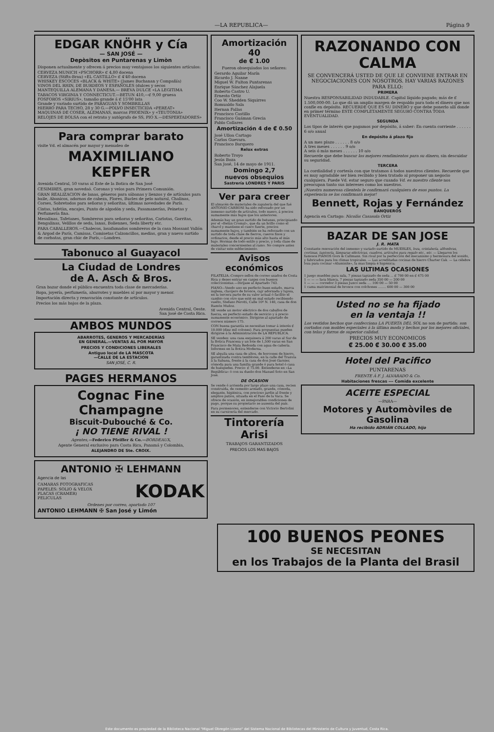—LA REPUBLICA— Página 9
EDGAR KNÖHR y Cía
— SAN JOSÉ —
Depòsitos en Puntarenas y Limòn
Disponen actualmente y ofrecen á precios muy ventajosos los siguientes artículos:
CERVEZA MUNICH «PSCHORR» ₡ 4,80 docena
CERVEZA (Stifts-Brau) «EL CASTILLO» ₡ 4'40 docena
WHISKEY ESCOCES «BLACK & WHITE» (James Buchanan y Compañía)
VINOS DEL RHIN, DE BURDEOS Y ESPAÑOLES (dulces y secos
MANTEQUILLA ALEMANA Y DANESA.— BREVA DULCE «LA LEGITIMA
TABACOS VIRGINIA Y CONNECTICUT.—BETUN 410,—₡ 9,00 gruesa
FOSFOROS «SIRIUS», tamaño grande á ₡ 15'00 lata
Grande y variado surtido de PARAGUAS Y SOMBRILLAS
HIERRO PARA TECHO, 28 y 30 G.—POLVO INSECTICIDA «PEREAT»
MAQUINAS DE COSER, ALEMANAS, marcas PHOENIX» y «TEUTONIA»
RELOJES DE BOLSA con el retrato y autógrafo de SS, PIO X.—DESPERTADORES»
Para comprar barato
visite Vd. el almacén por mayor y menudeo de
MAXIMILIANO KEPFER
Avenida Central, 50 varas al Este de la Botica de San José
CESIMIRES, gran novedaó. Coronas y velos para Primera Comunión.
GRAN REALIZACION de lanas, géneros para sábanas y lienzos y de artículos para baile, Abanicos, adornos de cabeza, Flores, Bucles de pelo natural, Chalinas, Corses, Sobretodos para señoras y señoritas, ùltimas novedades de París.
Cintas, tafetàn, encajes, Punto de algodón y seda, Pasamanerías, Peinetas y Perfumería fina.
Mesalinas, Tafetanes, Sombreros para señoras y señoritas, Carlotas, Gorritas, Bengalinas, Velillos de seda, lanas, Boliennes, Seda liberty etc.
PARA CABALLEROS.—Chalecos, losafamados sombreros de la casa Mossant Vallón & Argod de París, Camisas, Comisetas Calzoncillos, medias, gran y nuevo surtido de corbatas, gran chic de París,—Londres.
Tabonuco al Guayacol
La Ciudad de Londres
de A. Asch & Bros.
Gran bazar donde el público encuentra toda clase de mercaderías.
Ropa, joyería, perfumería, abarrotes y muebles al por mayor y menor.
Importación directa y renovación constante de artículos.
Precios los más bajos de la plaza.
Avenida Central, Oeste.
San José de Costa Rica.
AMBOS MUNDOS
ABARROTES, GENEROS Y MERCADERÍAS
EN GENERAL.—VENTAS AL POR MAYOR
PRECIOS Y CONDICIONES LIBERALES
Antiguo local de LA MASCOTA
—CALLE DE LA ESTACION
SAN JOSÉ, C. R.
PAGES HERMANOS
Cognac Fine Champagne
Biscuit-Dubouché & Co.
¡ NO TIENE RIVAL !
Agentes,—Federico Pfeiffer & Co.—BORDEAUX,
Agente General exclusivo para Costa Rica, Panamá y Colombia,
ALEJANDRO DE Ste. CROIX.
ANTONIO ✠ LEHMANN
Agencia de las
CAMARAS FOTOGRAFICAS
PAPELES: SOLIO & VELOX
PLACAS (CRAMER)
PELICULAS
KODAK
Ordenes por correo, apartado 107
ANTONIO LEHMANN ✠ San José y Limón
Amortización 40
de ₡ 1.00
Fueron obsequiados los señores:
Gerardo Aguilar Marín
Ricardo J. Nanne
Miguel W. Fulton Puntarenas
Enrique Sánchez Alajuela
Roberto Castro U.
Ernesto Ortiz
Coo W. Shedden Siquirres
Romualdo Sala
Hernan Fallas
Francisco Castillo
Francisco Guáman Grecia
Pablo Collares
Amortización 4 de ₡ 0.50
José Ulloa Cartago
Carlos Guevara.
Francisco Barquero
Relox extras
Roberto Troyo
Jesús Boza
San José, 14 de mayo de 1911.
Domingo 2,7
nuevos obsequios
Sastrería LONDRES Y PARIS
Ver para creer
El almacén de materiales de zapatería del que fué ANTONIO CARBONI ha sido reforzado por un inmenso surtido de artículos, todo nuevo, á precios sumamente más bajos que los anteriores.
Además hay un gran surtido de betunes, principiando por el «Betún Cromal», que da un brillo como el charol y mantiene el cuero fuerte, precios sumamente bajos, y también se ha reforzado con un surtido de toda clase de fierros, cueros finos y ordinarios, desde el precio más alto hasta el más bajo. Hormas de todo estilo y precio, y toda clase de materiales concernientes al ramo. No compre antes de visitar este esblecimiento.
Avisos económicos
FILATELIA.-Compro sellos de correo usados de Costa Rica y deseo entrar en canjes con buenos coleccionistas.—Diríjase al Apartado 743.
PIANO—Vendo uno en perfecto buen estado, marca inglesa, clavijero de bronce, cajr adornada y lujosa, en la tercera parte de su valor actual ó facilito el cambio con otro que esté en mal estado recibiendo vuelto, Stefano Perotti, Calle 10ª N. 140, casa de don Ramón Muñoz.
SE vende un motor eléctrico de dos caballos de fuerza, en perfecto estado de servicio y á precio sumamente económico. Dirigirse al apartado de correos número 175.
CON buena garantía se necesitan tomar á interés ₡ 10.000 (diez mil colones). Para propuestas pueden dirigirse á la Administración de LA REPUBLICA.
SE venden: una casa esquinera á 200 varas al Sur de la Botica Francesa y un lote de 1,500 varas en San Francisco de Mata Redonda con agua de cañería. Informes en la Botica Moderna.
SE alquila una casa de altos, de horcones de hierro, garantizada contra temblores, en la calle del Tranvía á la Sabana, frente á la casa de don José Garnier, cómoda para una familia grande ó para hotel ó casa de huéspedes. Precio: ₡ 75.00. Entenderse en «La República» ó con su dueño don Manuel Soto en San José.
DE OCASION
Se vende ó arrienda por largo plazo una casa, recien construida, de cemento armado, grande, cómoda, elegante, higiénica, con precioso jardin al frente y amplios patios, situada en el Paso de la Vaca. Se ofrece de ocasión, en inmejorables condiciones de pago, porque su propietario se ausenta del país.
Para pormenores, entenderse con Victorio Bertolini en su carnicería del mercado.
Tintorería Arisi
TRABAJOS GARANTIZADOS
PRECIOS LOS MAS BAJOS
RAZONANDO CON CALMA
SE CONVENCERÁ USTED DE QUE LE CONVIENE ENTRAR EN NEGOCIACIONES CON NOSOTROS. HAY VARIAS RAZONES PARA ELLO:
PRIMERA
Nuestra RESPONSABILIDAD INDUDABLE. Capital líquido pagado; más de ₡ 1.500,000-00. Lo que dá un amplio margen de respaldo para todo el dinero que nos confíe en depósito. RECUERDE QUE ES SU DINERO y que debe ponerlo allí donde en primer término ESTE COMPLETAMENTE SEGURO CONTRA TODA EVENTUALIDAD.
SEGUNDA
Los tipos de interés que pagamos por depósito, á saber: En cuenta corriente . . . . . . 6 o/o anual
En depósito á plazo fijo
A un mes plazo . . . . . . 8 o/o
A tres meses . . . . . . 9 o/o
A seis ó más meses . . . . . . 10 o/o
Recuerde que debe buscar los mejores rendimientos para su dinero, sin descuidar su seguridad.
TERCERA
La cordialidad y cortesía con que tratamos á todos nuestros clientes. Recuerde que es muy agradable ser bien recibido y bien tratado al proponer un negocio cualquiera. Puede Vd. estar seguro que cuando Vd. es nuestro cliente nos preocupan tanto sus intereses como los nuestros.
¡Nuestra numerosa clientela le confirmará cualquiera de esos puntos. La experiencia se los confirmarà mejor!
Bennett, Rojas y Fernández
BANQUEROS
Agencia en Cartago: Nicolàs Casasola Ortiz
BAZAR DE SAN JOSE
J. R. MATA
Constante renovación del inmenso y variado surtido de MUEBLES, loza, cristalería, alfombras, cortinas, tapicería, lámparas eléctricas, cuadros, artículos para regalo etc., etc. — Llegaron los famosos PIANOS Gors & Callmann. Sin rival por la perfección del mecanismo y hermosura del sonido, y fabricados para los climas tropicales. — Las acreditadas cocinas de hierro Charter Cak. — La célebre loza para cocinar «Aluminite», la mas limpia é higiénica;
LAS ULTIMAS OCASIONES
1 juego muebles para sala, 7 piezas tapizado de seda ... ₡ 700 00 en ₡ 475 00
1 — — — laca blanca, 7 piezas tapizado seda 350 00 — 200 00
1 — — — corredor 3 piezas Junco seda .... 100 00 — 50 00
1 cama matrimonial de bronce con colchones ........ 600 00 — 300 00
Usted no se ha fijado
en la ventaja !!
Los vestidos hechos que confecciona LA PUERTA DEL SOL no son de partida: son cortados con moldes especiales á la última moda y hechos por los mejores oficiales, con telas y forros de superior calidad.
PRECIOS MUY ECONOMICOS
₡ 25.00 ₡ 30.00 ₡ 35.00
Hotel del Pacifico
PUNTARENAS
FRENTE Á F. J. ALVARADO & Co.
Habitaciones frescas --- Comida excelente
ACEITE ESPECIAL
—PARA—
Motores y Automòviles de Gasolina
Ha recibido ADRIÁN COLLADO, hijo
100 BUENOS PEONES
SE NECESITAN
en los Trabajos de la Planta del Brasil
Este documento es propiedad de la Biblioteca Nacional "Miguel Obregón Lizano" del Sistema Nacional de Bibliotecas del Ministerio de Cultura y Juventud, Costa Rica.